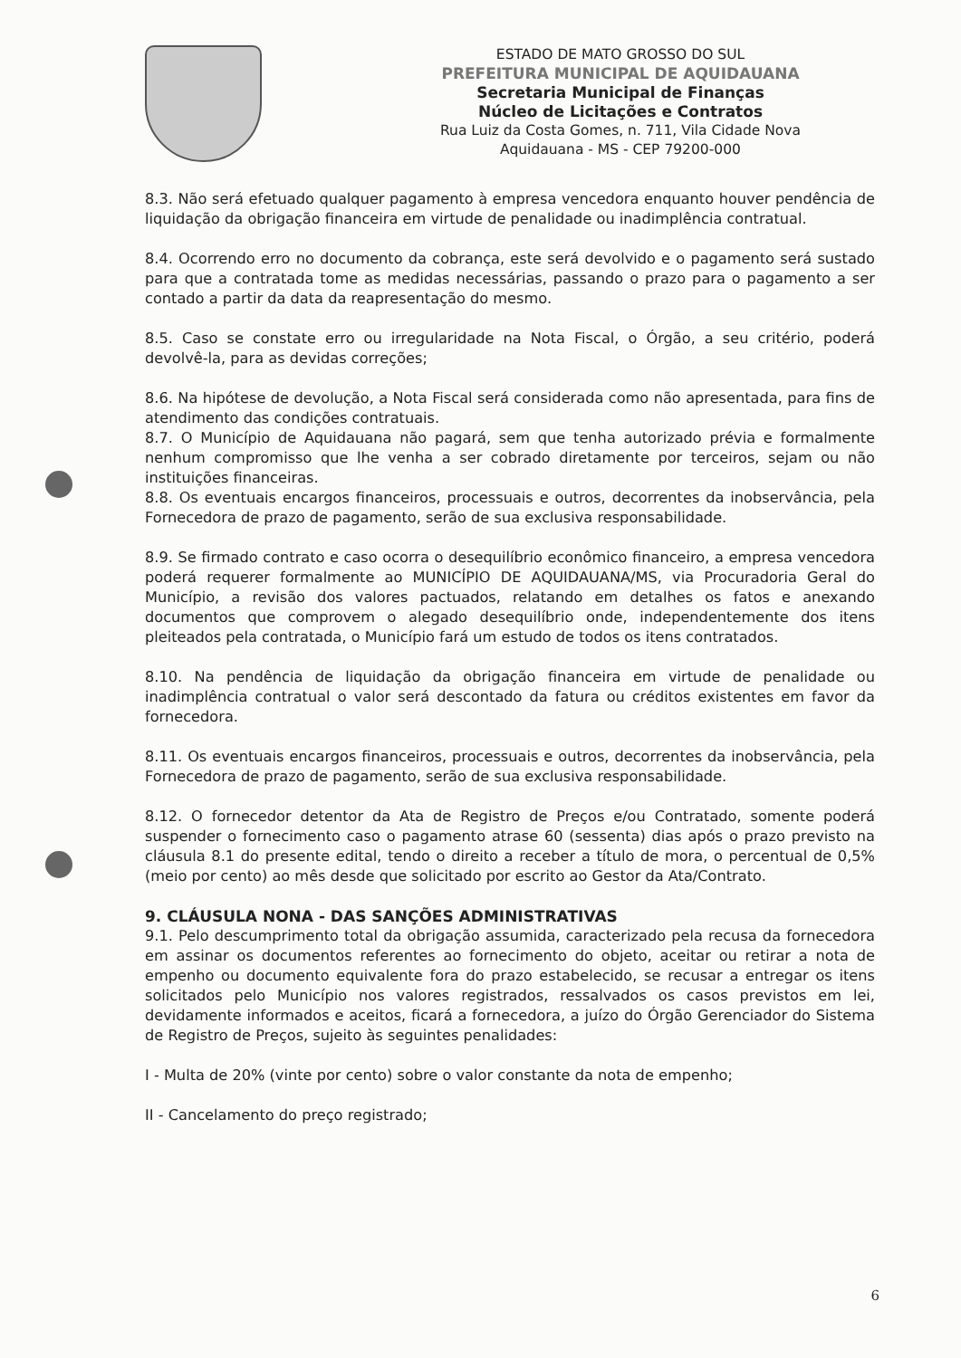ESTADO DE MATO GROSSO DO SUL
PREFEITURA MUNICIPAL DE AQUIDAUANA
Secretaria Municipal de Finanças
Núcleo de Licitações e Contratos
Rua Luiz da Costa Gomes, n. 711, Vila Cidade Nova
Aquidauana - MS - CEP 79200-000
8.3. Não será efetuado qualquer pagamento à empresa vencedora enquanto houver pendência de liquidação da obrigação financeira em virtude de penalidade ou inadimplência contratual.
8.4. Ocorrendo erro no documento da cobrança, este será devolvido e o pagamento será sustado para que a contratada tome as medidas necessárias, passando o prazo para o pagamento a ser contado a partir da data da reapresentação do mesmo.
8.5. Caso se constate erro ou irregularidade na Nota Fiscal, o Órgão, a seu critério, poderá devolvê-la, para as devidas correções;
8.6. Na hipótese de devolução, a Nota Fiscal será considerada como não apresentada, para fins de atendimento das condições contratuais.
8.7. O Município de Aquidauana não pagará, sem que tenha autorizado prévia e formalmente nenhum compromisso que lhe venha a ser cobrado diretamente por terceiros, sejam ou não instituições financeiras.
8.8. Os eventuais encargos financeiros, processuais e outros, decorrentes da inobservância, pela Fornecedora de prazo de pagamento, serão de sua exclusiva responsabilidade.
8.9. Se firmado contrato e caso ocorra o desequilíbrio econômico financeiro, a empresa vencedora poderá requerer formalmente ao MUNICÍPIO DE AQUIDAUANA/MS, via Procuradoria Geral do Município, a revisão dos valores pactuados, relatando em detalhes os fatos e anexando documentos que comprovem o alegado desequilíbrio onde, independentemente dos itens pleiteados pela contratada, o Município fará um estudo de todos os itens contratados.
8.10. Na pendência de liquidação da obrigação financeira em virtude de penalidade ou inadimplência contratual o valor será descontado da fatura ou créditos existentes em favor da fornecedora.
8.11. Os eventuais encargos financeiros, processuais e outros, decorrentes da inobservância, pela Fornecedora de prazo de pagamento, serão de sua exclusiva responsabilidade.
8.12. O fornecedor detentor da Ata de Registro de Preços e/ou Contratado, somente poderá suspender o fornecimento caso o pagamento atrase 60 (sessenta) dias após o prazo previsto na cláusula 8.1 do presente edital, tendo o direito a receber a título de mora, o percentual de 0,5% (meio por cento) ao mês desde que solicitado por escrito ao Gestor da Ata/Contrato.
9. CLÁUSULA NONA - DAS SANÇÕES ADMINISTRATIVAS
9.1. Pelo descumprimento total da obrigação assumida, caracterizado pela recusa da fornecedora em assinar os documentos referentes ao fornecimento do objeto, aceitar ou retirar a nota de empenho ou documento equivalente fora do prazo estabelecido, se recusar a entregar os itens solicitados pelo Município nos valores registrados, ressalvados os casos previstos em lei, devidamente informados e aceitos, ficará a fornecedora, a juízo do Órgão Gerenciador do Sistema de Registro de Preços, sujeito às seguintes penalidades:
I - Multa de 20% (vinte por cento) sobre o valor constante da nota de empenho;
II - Cancelamento do preço registrado;
6